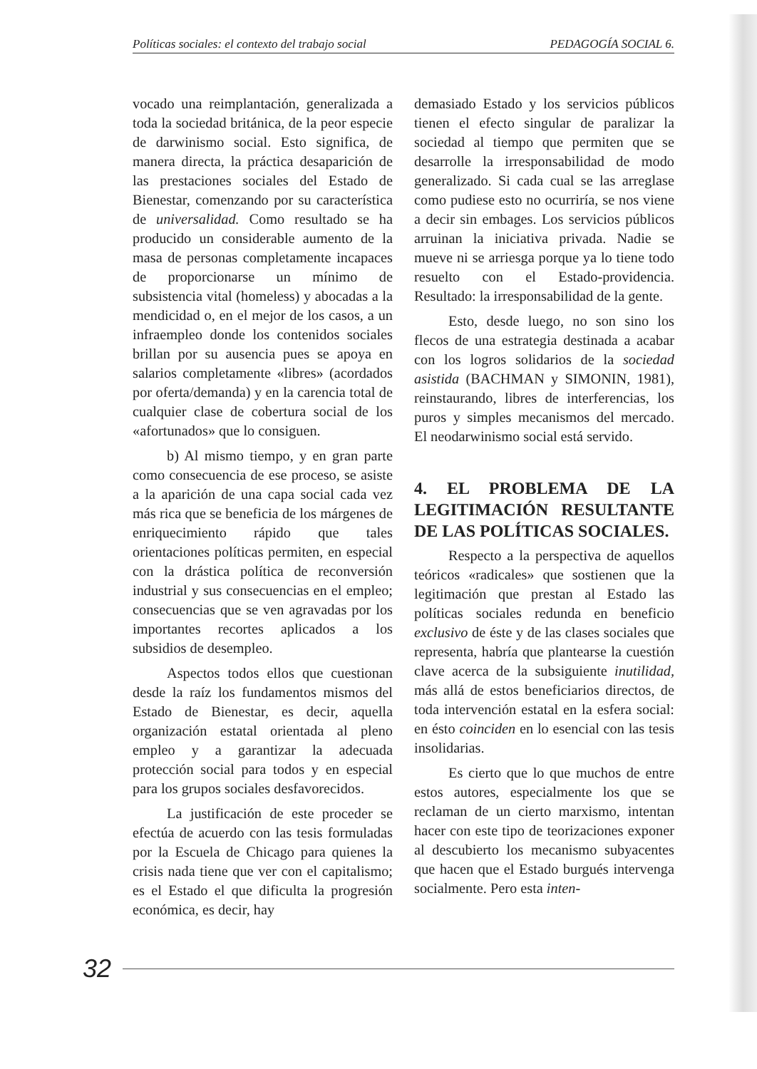Políticas sociales: el contexto del trabajo social PEDAGOGÍA SOCIAL 6.
vocado una reimplantación, generalizada a toda la sociedad británica, de la peor especie de darwinismo social. Esto significa, de manera directa, la práctica desaparición de las prestaciones sociales del Estado de Bienestar, comenzando por su característica de universalidad. Como resultado se ha producido un considerable aumento de la masa de personas completamente incapaces de proporcionarse un mínimo de subsistencia vital (homeless) y abocadas a la mendicidad o, en el mejor de los casos, a un infraempleo donde los contenidos sociales brillan por su ausencia pues se apoya en salarios completamente «libres» (acordados por oferta/demanda) y en la carencia total de cualquier clase de cobertura social de los «afortunados» que lo consiguen.
b) Al mismo tiempo, y en gran parte como consecuencia de ese proceso, se asiste a la aparición de una capa social cada vez más rica que se beneficia de los márgenes de enriquecimiento rápido que tales orientaciones políticas permiten, en especial con la drástica política de reconversión industrial y sus consecuencias en el empleo; consecuencias que se ven agravadas por los importantes recortes aplicados a los subsidios de desempleo.
Aspectos todos ellos que cuestionan desde la raíz los fundamentos mismos del Estado de Bienestar, es decir, aquella organización estatal orientada al pleno empleo y a garantizar la adecuada protección social para todos y en especial para los grupos sociales desfavorecidos.
La justificación de este proceder se efectúa de acuerdo con las tesis formuladas por la Escuela de Chicago para quienes la crisis nada tiene que ver con el capitalismo; es el Estado el que dificulta la progresión económica, es decir, hay
demasiado Estado y los servicios públicos tienen el efecto singular de paralizar la sociedad al tiempo que permiten que se desarrolle la irresponsabilidad de modo generalizado. Si cada cual se las arreglase como pudiese esto no ocurriría, se nos viene a decir sin embages. Los servicios públicos arruinan la iniciativa privada. Nadie se mueve ni se arriesga porque ya lo tiene todo resuelto con el Estado-providencia. Resultado: la irresponsabilidad de la gente.
Esto, desde luego, no son sino los flecos de una estrategia destinada a acabar con los logros solidarios de la sociedad asistida (BACHMAN y SIMONIN, 1981), reinstaurando, libres de interferencias, los puros y simples mecanismos del mercado. El neodarwinismo social está servido.
4. EL PROBLEMA DE LA LEGITIMACIÓN RESULTANTE DE LAS POLÍTICAS SOCIALES.
Respecto a la perspectiva de aquellos teóricos «radicales» que sostienen que la legitimación que prestan al Estado las políticas sociales redunda en beneficio exclusivo de éste y de las clases sociales que representa, habría que plantearse la cuestión clave acerca de la subsiguiente inutilidad, más allá de estos beneficiarios directos, de toda intervención estatal en la esfera social: en ésto coinciden en lo esencial con las tesis insolidarias.
Es cierto que lo que muchos de entre estos autores, especialmente los que se reclaman de un cierto marxismo, intentan hacer con este tipo de teorizaciones exponer al descubierto los mecanismo subyacentes que hacen que el Estado burgués intervenga socialmente. Pero esta inten-
32